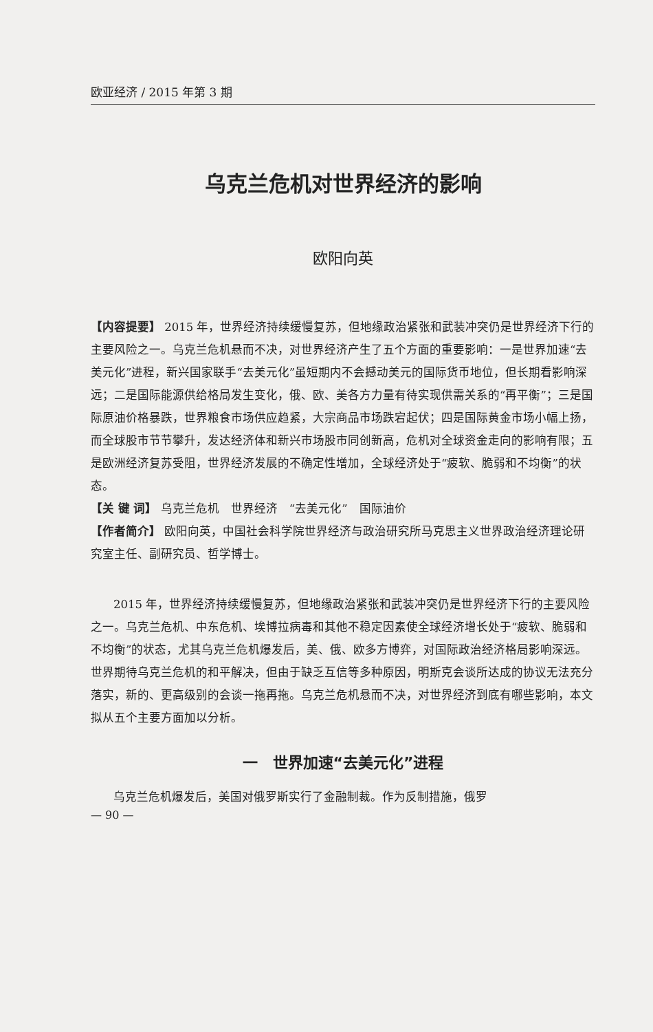欧亚经济 / 2015 年第 3 期
乌克兰危机对世界经济的影响
欧阳向英
【内容提要】 2015 年，世界经济持续缓慢复苏，但地缘政治紧张和武装冲突仍是世界经济下行的主要风险之一。乌克兰危机悬而不决，对世界经济产生了五个方面的重要影响：一是世界加速“去美元化”进程，新兴国家联手“去美元化”虽短期内不会撼动美元的国际货币地位，但长期看影响深远；二是国际能源供给格局发生变化，俄、欧、美各方力量有待实现供需关系的“再平衡”；三是国际原油价格暴跌，世界粮食市场供应趋紧，大宗商品市场跌宕起伏；四是国际黄金市场小幅上扬，而全球股市节节攀升，发达经济体和新兴市场股市同创新高，危机对全球资金走向的影响有限；五是欧洲经济复苏受阻，世界经济发展的不确定性增加，全球经济处于“疲软、脆弱和不均衡”的状态。
【关 键 词】 乌克兰危机　世界经济　“去美元化”　国际油价
【作者简介】 欧阳向英，中国社会科学院世界经济与政治研究所马克思主义世界政治经济理论研究室主任、副研究员、哲学博士。
2015 年，世界经济持续缓慢复苏，但地缘政治紧张和武装冲突仍是世界经济下行的主要风险之一。乌克兰危机、中东危机、埃博拉病毒和其他不稳定因素使全球经济增长处于“疲软、脆弱和不均衡”的状态，尤其乌克兰危机爆发后，美、俄、欧多方博弈，对国际政治经济格局影响深远。世界期待乌克兰危机的和平解决，但由于缺乏互信等多种原因，明斯克会谈所达成的协议无法充分落实，新的、更高级别的会谈一拖再拖。乌克兰危机悬而不决，对世界经济到底有哪些影响，本文拟从五个主要方面加以分析。
一　世界加速“去美元化”进程
乌克兰危机爆发后，美国对俄罗斯实行了金融制裁。作为反制措施，俄罗
— 90 —